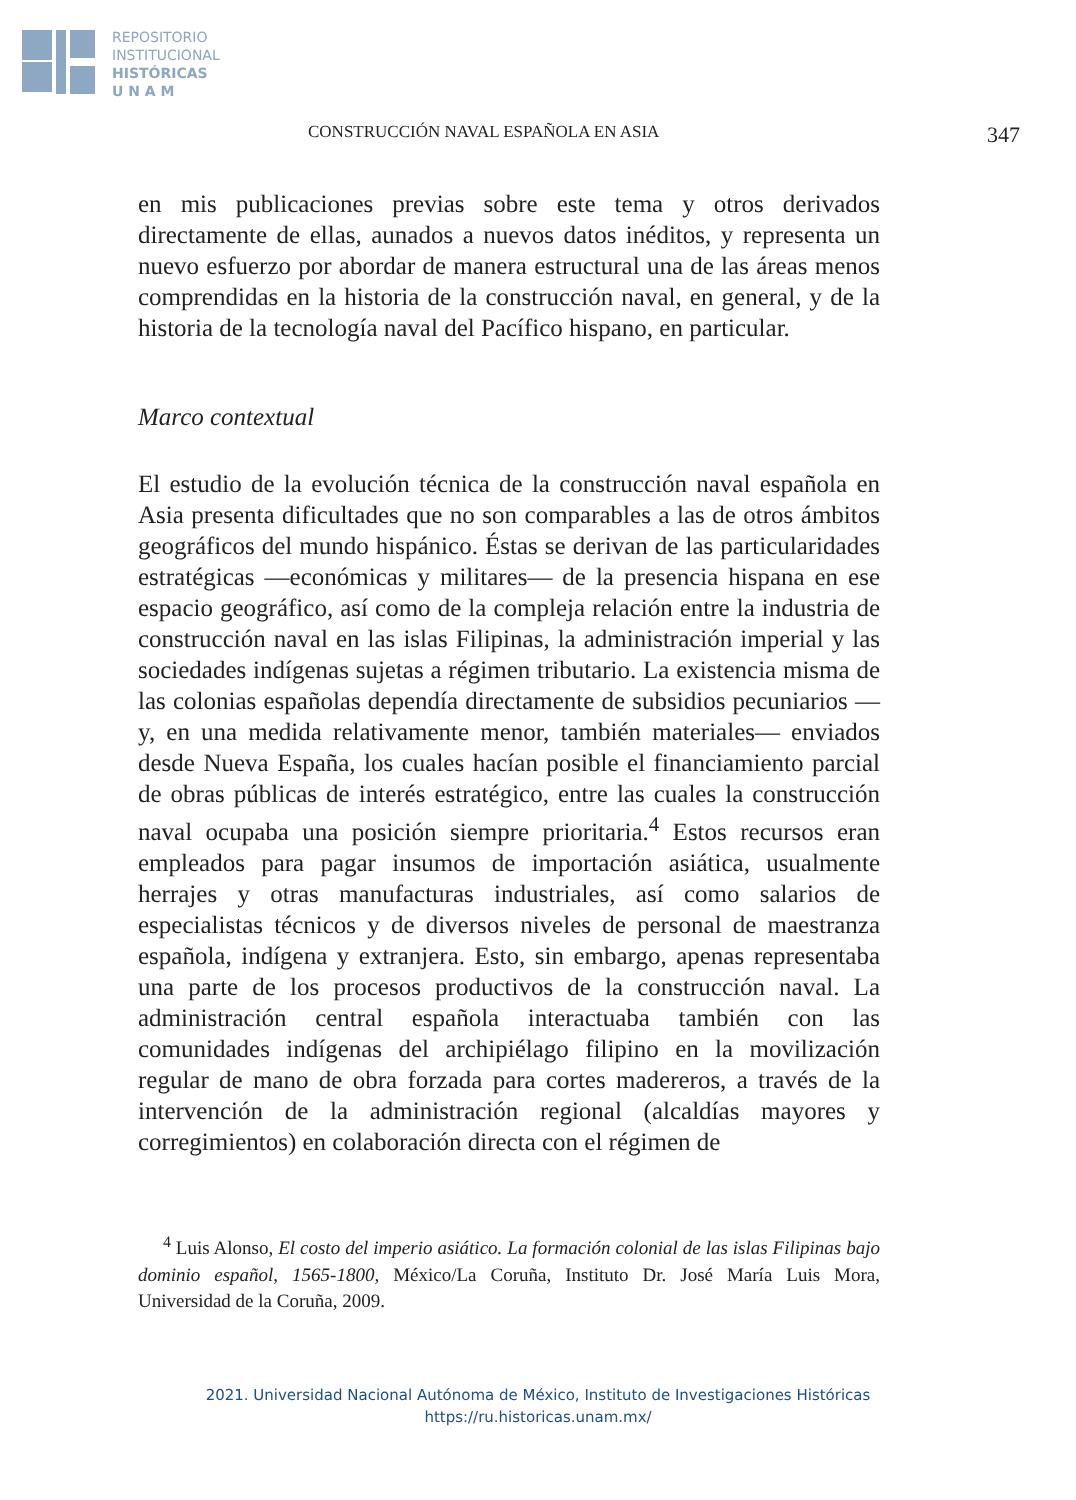REPOSITORIO
INSTITUCIONAL
HISTÓRICAS
U N A M
CONSTRUCCIÓN NAVAL ESPAÑOLA EN ASIA 347
en mis publicaciones previas sobre este tema y otros derivados directamente de ellas, aunados a nuevos datos inéditos, y representa un nuevo esfuerzo por abordar de manera estructural una de las áreas menos comprendidas en la historia de la construcción naval, en general, y de la historia de la tecnología naval del Pacífico hispano, en particular.
Marco contextual
El estudio de la evolución técnica de la construcción naval española en Asia presenta dificultades que no son comparables a las de otros ámbitos geográficos del mundo hispánico. Éstas se derivan de las particularidades estratégicas —económicas y militares— de la presencia hispana en ese espacio geográfico, así como de la compleja relación entre la industria de construcción naval en las islas Filipinas, la administración imperial y las sociedades indígenas sujetas a régimen tributario. La existencia misma de las colonias españolas dependía directamente de subsidios pecuniarios —y, en una medida relativamente menor, también materiales— enviados desde Nueva España, los cuales hacían posible el financiamiento parcial de obras públicas de interés estratégico, entre las cuales la construcción naval ocupaba una posición siempre prioritaria.<sup>4</sup> Estos recursos eran empleados para pagar insumos de importación asiática, usualmente herrajes y otras manufacturas industriales, así como salarios de especialistas técnicos y de diversos niveles de personal de maestranza española, indígena y extranjera. Esto, sin embargo, apenas representaba una parte de los procesos productivos de la construcción naval. La administración central española interactuaba también con las comunidades indígenas del archipiélago filipino en la movilización regular de mano de obra forzada para cortes madereros, a través de la intervención de la administración regional (alcaldías mayores y corregimientos) en colaboración directa con el régimen de
<sup>4</sup> Luis Alonso, El costo del imperio asiático. La formación colonial de las islas Filipinas bajo dominio español, 1565-1800, México/La Coruña, Instituto Dr. José María Luis Mora, Universidad de la Coruña, 2009.
2021. Universidad Nacional Autónoma de México, Instituto de Investigaciones Históricas
https://ru.historicas.unam.mx/